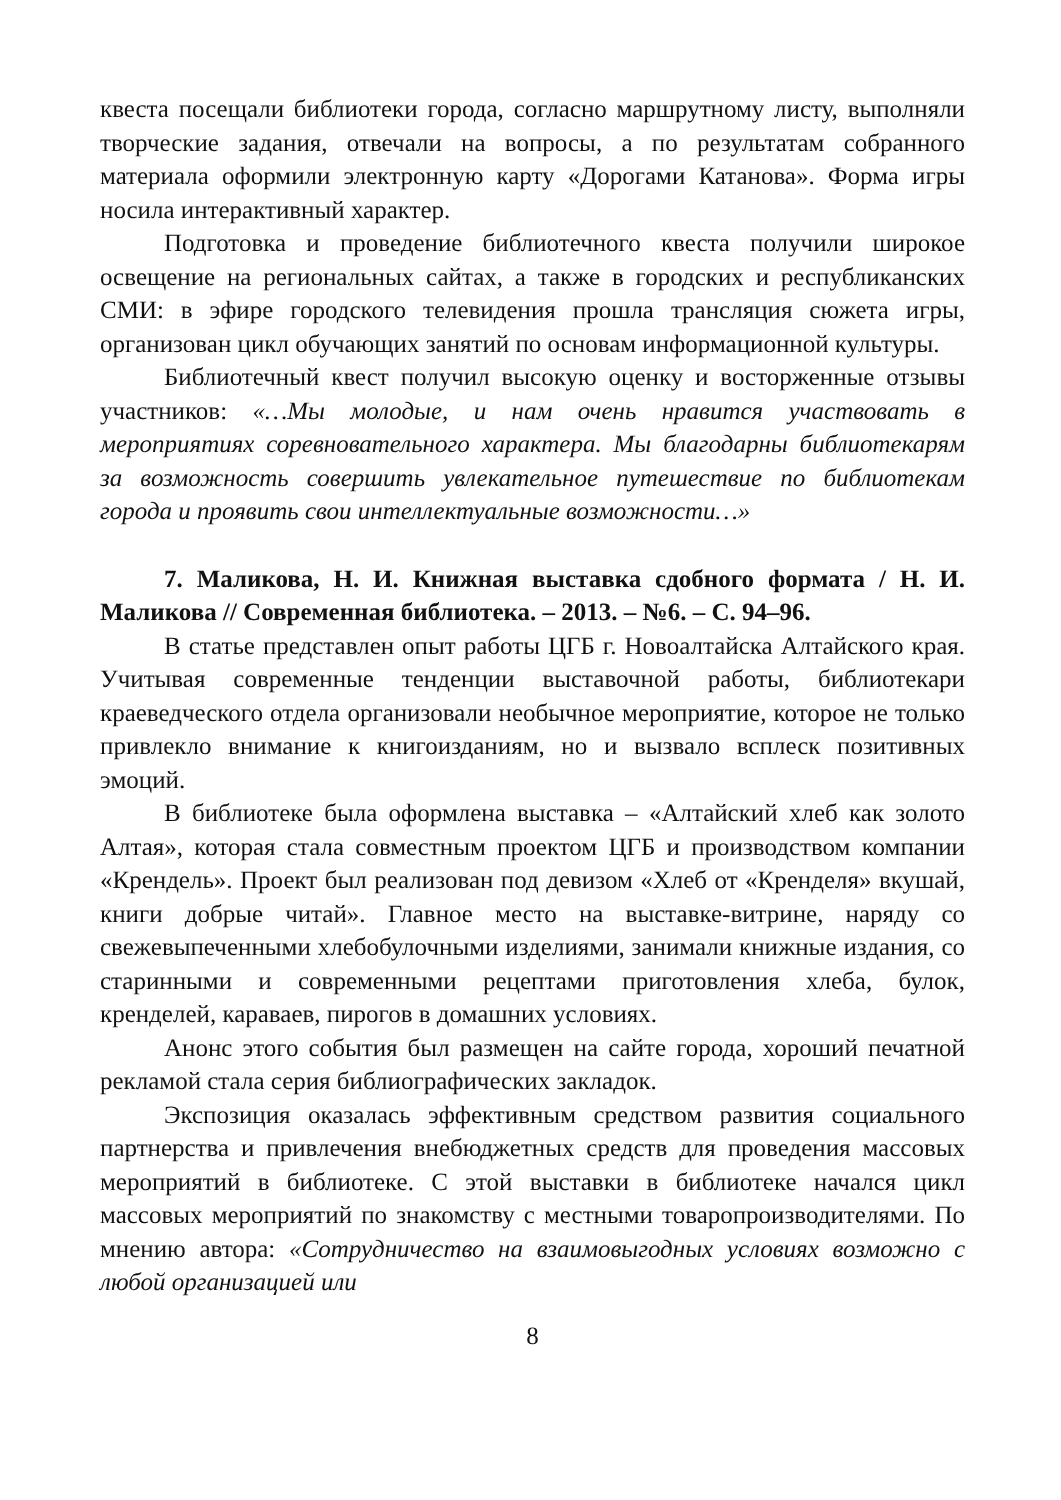квеста посещали библиотеки города, согласно маршрутному листу, выполняли творческие задания, отвечали на вопросы, а по результатам собранного материала оформили электронную карту «Дорогами Катанова». Форма игры носила интерактивный характер.
Подготовка и проведение библиотечного квеста получили широкое освещение на региональных сайтах, а также в городских и республиканских СМИ: в эфире городского телевидения прошла трансляция сюжета игры, организован цикл обучающих занятий по основам информационной культуры.
Библиотечный квест получил высокую оценку и восторженные отзывы участников: «…Мы молодые, и нам очень нравится участвовать в мероприятиях соревновательного характера. Мы благодарны библиотекарям за возможность совершить увлекательное путешествие по библиотекам города и проявить свои интеллектуальные возможности…»
7. Маликова, Н. И. Книжная выставка сдобного формата / Н. И. Маликова // Современная библиотека. – 2013. – №6. – С. 94–96.
В статье представлен опыт работы ЦГБ г. Новоалтайска Алтайского края. Учитывая современные тенденции выставочной работы, библиотекари краеведческого отдела организовали необычное мероприятие, которое не только привлекло внимание к книгоизданиям, но и вызвало всплеск позитивных эмоций.
В библиотеке была оформлена выставка – «Алтайский хлеб как золото Алтая», которая стала совместным проектом ЦГБ и производством компании «Крендель». Проект был реализован под девизом «Хлеб от «Кренделя» вкушай, книги добрые читай». Главное место на выставке-витрине, наряду со свежевыпеченными хлебобулочными изделиями, занимали книжные издания, со старинными и современными рецептами приготовления хлеба, булок, кренделей, караваев, пирогов в домашних условиях.
Анонс этого события был размещен на сайте города, хороший печатной рекламой стала серия библиографических закладок.
Экспозиция оказалась эффективным средством развития социального партнерства и привлечения внебюджетных средств для проведения массовых мероприятий в библиотеке. С этой выставки в библиотеке начался цикл массовых мероприятий по знакомству с местными товаропроизводителями. По мнению автора: «Сотрудничество на взаимовыгодных условиях возможно с любой организацией или
8